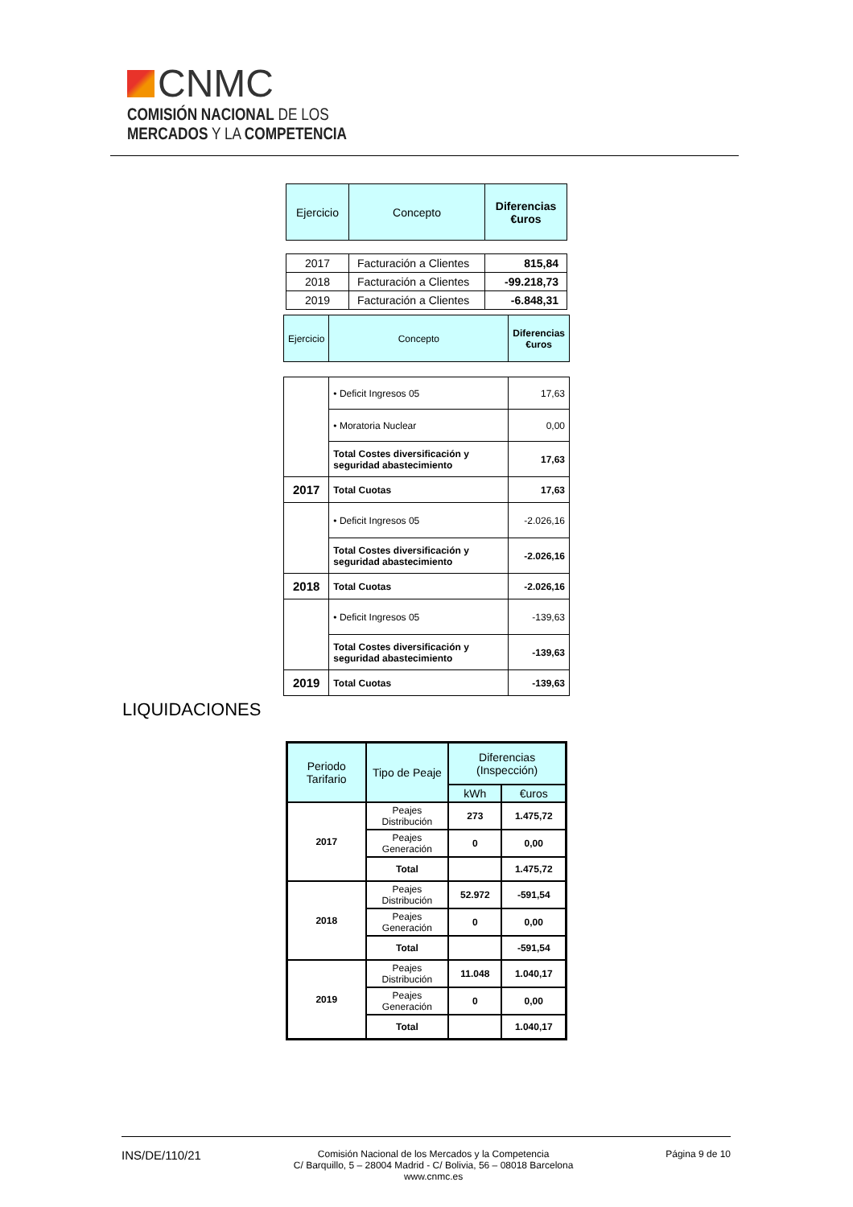CNMC
COMISIÓN NACIONAL DE LOS
MERCADOS Y LA COMPETENCIA
| Ejercicio | Concepto | Diferencias €uros |
| 2017 | Facturación a Clientes | 815,84 |
| 2018 | Facturación a Clientes | -99.218,73 |
| 2019 | Facturación a Clientes | -6.848,31 |
| Ejercicio | Concepto | Diferencias €uros |
| | • Deficit Ingresos 05 | 17,63 |
| | • Moratoria Nuclear | 0,00 |
| | Total Costes diversificación y seguridad abastecimiento | 17,63 |
| 2017 | Total Cuotas | 17,63 |
| | • Deficit Ingresos 05 | -2.026,16 |
| | Total Costes diversificación y seguridad abastecimiento | -2.026,16 |
| 2018 | Total Cuotas | -2.026,16 |
| | • Deficit Ingresos 05 | -139,63 |
| | Total Costes diversificación y seguridad abastecimiento | -139,63 |
| 2019 | Total Cuotas | -139,63 |
LIQUIDACIONES
| Periodo Tarifario | Tipo de Peaje | Diferencias (Inspección) | |
| | | kWh | €uros |
| 2017 | Peajes Distribución | 273 | 1.475,72 |
| | Peajes Generación | 0 | 0,00 |
| | Total | | 1.475,72 |
| 2018 | Peajes Distribución | 52.972 | -591,54 |
| | Peajes Generación | 0 | 0,00 |
| | Total | | -591,54 |
| 2019 | Peajes Distribución | 11.048 | 1.040,17 |
| | Peajes Generación | 0 | 0,00 |
| | Total | | 1.040,17 |
INS/DE/110/21
Comisión Nacional de los Mercados y la Competencia
C/ Barquillo, 5 – 28004 Madrid - C/ Bolivia, 56 – 08018 Barcelona
www.cnmc.es
Página 9 de 10